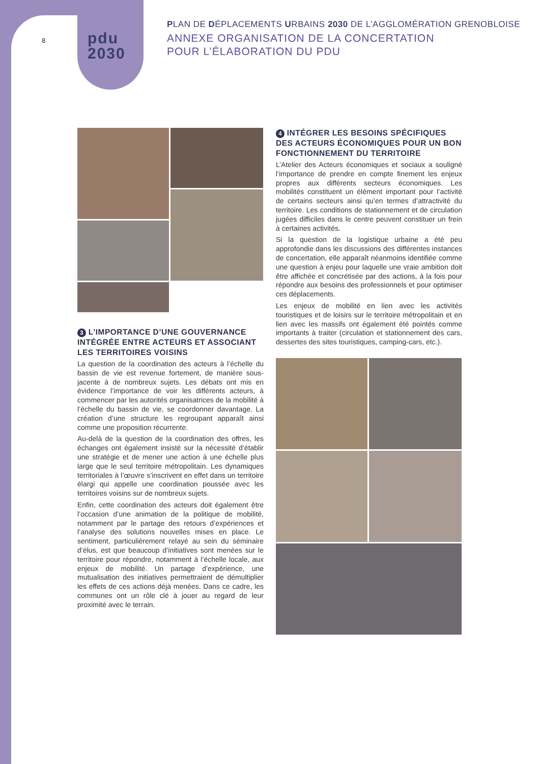8
pdu
2030
PLAN DE DÉPLACEMENTS URBAINS 2030 DE L’AGGLOMÉRATION GRENOBLOISE
ANNEXE ORGANISATION DE LA CONCERTATION
POUR L’ÉLABORATION DU PDU
3 L’IMPORTANCE D’UNE GOUVERNANCE INTÉGRÉE ENTRE ACTEURS ET ASSOCIANT LES TERRITOIRES VOISINS
La question de la coordination des acteurs à l’échelle du bassin de vie est revenue fortement, de manière sous-jacente à de nombreux sujets. Les débats ont mis en évidence l’importance de voir les différents acteurs, à commencer par les autorités organisatrices de la mobilité à l’échelle du bassin de vie, se coordonner davantage. La création d’une structure les regroupant apparaît ainsi comme une proposition récurrente.
Au-delà de la question de la coordination des offres, les échanges ont également insisté sur la nécessité d’établir une stratégie et de mener une action à une échelle plus large que le seul territoire métropolitain. Les dynamiques territoriales à l’œuvre s’inscrivent en effet dans un territoire élargi qui appelle une coordination poussée avec les territoires voisins sur de nombreux sujets.
Enfin, cette coordination des acteurs doit également être l’occasion d’une animation de la politique de mobilité, notamment par le partage des retours d’expériences et l’analyse des solutions nouvelles mises en place. Le sentiment, particulièrement relayé au sein du séminaire d’élus, est que beaucoup d’initiatives sont menées sur le territoire pour répondre, notamment à l’échelle locale, aux enjeux de mobilité. Un partage d’expérience, une mutualisation des initiatives permettraient de démultiplier les effets de ces actions déjà menées. Dans ce cadre, les communes ont un rôle clé à jouer au regard de leur proximité avec le terrain.
4 INTÉGRER LES BESOINS SPÉCIFIQUES DES ACTEURS ÉCONOMIQUES POUR UN BON FONCTIONNEMENT DU TERRITOIRE
L’Atelier des Acteurs économiques et sociaux a souligné l’importance de prendre en compte finement les enjeux propres aux différents secteurs économiques. Les mobilités constituent un élément important pour l’activité de certains secteurs ainsi qu’en termes d’attractivité du territoire. Les conditions de stationnement et de circulation jugées difficiles dans le centre peuvent constituer un frein à certaines activités.
Si la question de la logistique urbaine a été peu approfondie dans les discussions des différentes instances de concertation, elle apparaît néanmoins identifiée comme une question à enjeu pour laquelle une vraie ambition doit être affichée et concrétisée par des actions, à la fois pour répondre aux besoins des professionnels et pour optimiser ces déplacements.
Les enjeux de mobilité en lien avec les activités touristiques et de loisirs sur le territoire métropolitain et en lien avec les massifs ont également été pointés comme importants à traiter (circulation et stationnement des cars, dessertes des sites touristiques, camping-cars, etc.).